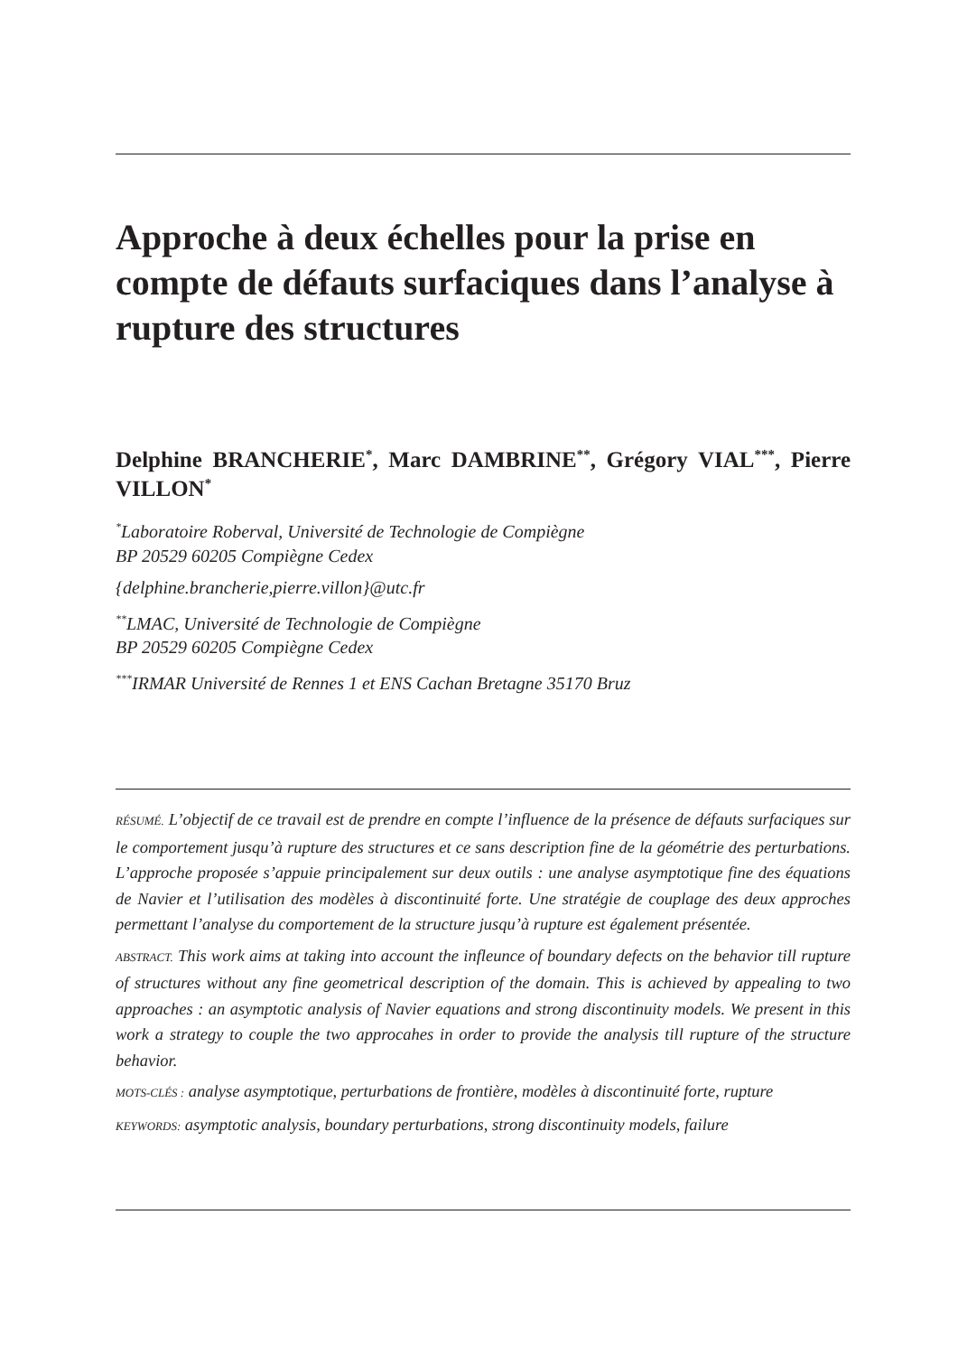Approche à deux échelles pour la prise en compte de défauts surfaciques dans l’analyse à rupture des structures
Delphine BRANCHERIE<sup>*</sup>, Marc DAMBRINE<sup>**</sup>, Grégory VIAL<sup>***</sup>, Pierre VILLON<sup>*</sup>
<sup>*</sup> Laboratoire Roberval, Université de Technologie de Compiègne
BP 20529 60205 Compiègne Cedex
{delphine.brancherie,pierre.villon}@utc.fr
<sup>**</sup> LMAC, Université de Technologie de Compiègne
BP 20529 60205 Compiègne Cedex
<sup>***</sup> IRMAR Université de Rennes 1 et ENS Cachan Bretagne 35170 Bruz
RÉSUMÉ. L’objectif de ce travail est de prendre en compte l’influence de la présence de défauts surfaciques sur le comportement jusqu’à rupture des structures et ce sans description fine de la géométrie des perturbations. L’approche proposée s’appuie principalement sur deux outils : une analyse asymptotique fine des équations de Navier et l’utilisation des modèles à discontinuité forte. Une stratégie de couplage des deux approches permettant l’analyse du comportement de la structure jusqu’à rupture est également présentée.
ABSTRACT. This work aims at taking into account the infleunce of boundary defects on the behavior till rupture of structures without any fine geometrical description of the domain. This is achieved by appealing to two approaches : an asymptotic analysis of Navier equations and strong discontinuity models. We present in this work a strategy to couple the two approcahes in order to provide the analysis till rupture of the structure behavior.
MOTS-CLÉS : analyse asymptotique, perturbations de frontière, modèles à discontinuité forte, rupture
KEYWORDS: asymptotic analysis, boundary perturbations, strong discontinuity models, failure